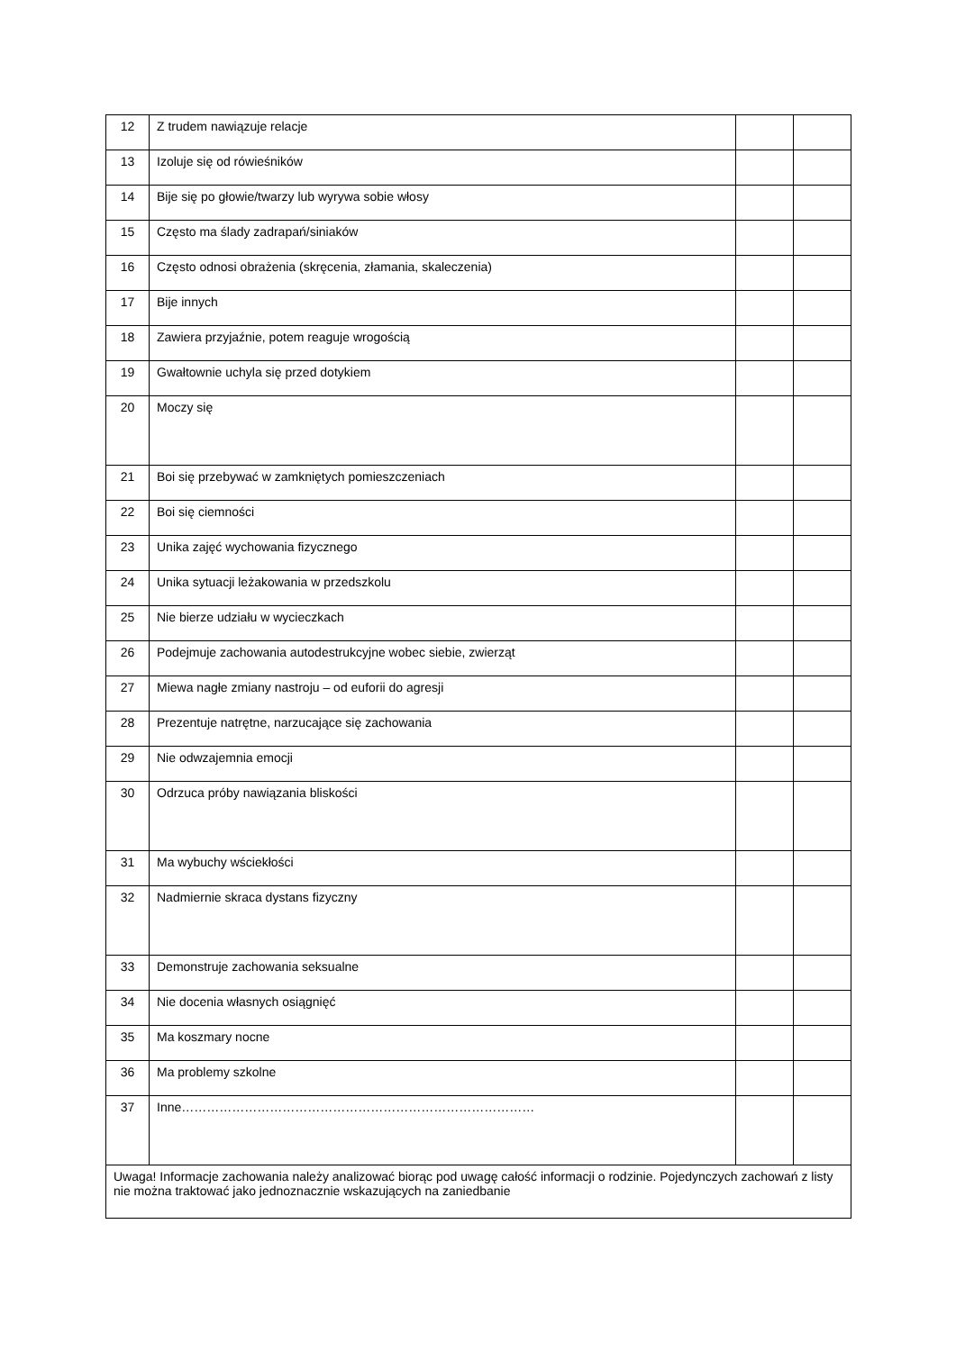| 12 | Z trudem nawiązuje relacje | | |
| 13 | Izoluje się od rówieśników | | |
| 14 | Bije się po głowie/twarzy lub wyrywa sobie włosy | | |
| 15 | Często ma ślady zadrapań/siniaków | | |
| 16 | Często odnosi obrażenia (skręcenia, złamania, skaleczenia) | | |
| 17 | Bije innych | | |
| 18 | Zawiera przyjaźnie, potem reaguje wrogością | | |
| 19 | Gwałtownie uchyla się przed dotykiem | | |
| 20 | Moczy się | | |
| 21 | Boi się przebywać w zamkniętych pomieszczeniach | | |
| 22 | Boi się ciemności | | |
| 23 | Unika zajęć wychowania fizycznego | | |
| 24 | Unika sytuacji leżakowania w przedszkolu | | |
| 25 | Nie bierze udziału w wycieczkach | | |
| 26 | Podejmuje zachowania autodestrukcyjne wobec siebie, zwierząt | | |
| 27 | Miewa nagłe zmiany nastroju – od euforii do agresji | | |
| 28 | Prezentuje natrętne, narzucające się zachowania | | |
| 29 | Nie odwzajemnia emocji | | |
| 30 | Odrzuca próby nawiązania bliskości | | |
| 31 | Ma wybuchy wściekłości | | |
| 32 | Nadmiernie skraca dystans fizyczny | | |
| 33 | Demonstruje zachowania seksualne | | |
| 34 | Nie docenia własnych osiągnięć | | |
| 35 | Ma koszmary nocne | | |
| 36 | Ma problemy szkolne | | |
| 37 | Inne………………………………………………………………………… | | |
| Uwaga! Informacje zachowania należy analizować biorąc pod uwagę całość informacji o rodzinie. Pojedynczych zachowań z listy nie można traktować jako jednoznacznie wskazujących na zaniedbanie | | | |